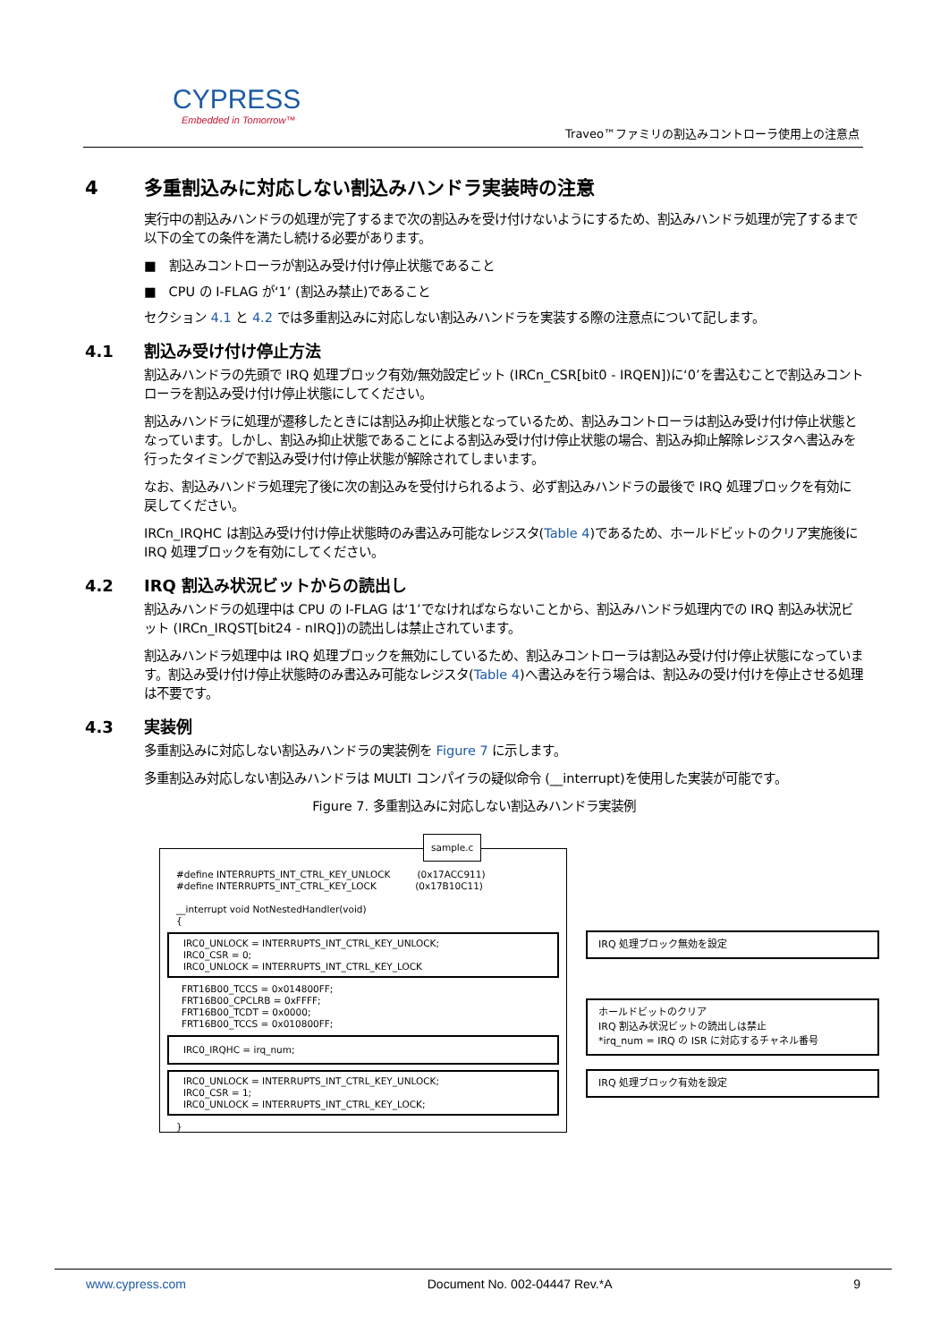CYPRESS
Embedded in Tomorrow™
Traveo™ファミリの割込みコントローラ使用上の注意点
4 多重割込みに対応しない割込みハンドラ実装時の注意
実行中の割込みハンドラの処理が完了するまで次の割込みを受け付けないようにするため、割込みハンドラ処理が完了するまで以下の全ての条件を満たし続ける必要があります。
■ 割込みコントローラが割込み受け付け停止状態であること
■ CPU の I-FLAG が‘1’ (割込み禁止)であること
セクション 4.1 と 4.2 では多重割込みに対応しない割込みハンドラを実装する際の注意点について記します。
4.1 割込み受け付け停止方法
割込みハンドラの先頭で IRQ 処理ブロック有効/無効設定ビット (IRCn_CSR[bit0 - IRQEN])に‘0’を書込むことで割込みコントローラを割込み受け付け停止状態にしてください。
割込みハンドラに処理が遷移したときには割込み抑止状態となっているため、割込みコントローラは割込み受け付け停止状態となっています。しかし、割込み抑止状態であることによる割込み受け付け停止状態の場合、割込み抑止解除レジスタへ書込みを行ったタイミングで割込み受け付け停止状態が解除されてしまいます。
なお、割込みハンドラ処理完了後に次の割込みを受付けられるよう、必ず割込みハンドラの最後で IRQ 処理ブロックを有効に戻してください。
IRCn_IRQHC は割込み受け付け停止状態時のみ書込み可能なレジスタ(Table 4)であるため、ホールドビットのクリア実施後に IRQ 処理ブロックを有効にしてください。
4.2 IRQ 割込み状況ビットからの読出し
割込みハンドラの処理中は CPU の I-FLAG は‘1’でなければならないことから、割込みハンドラ処理内での IRQ 割込み状況ビット (IRCn_IRQST[bit24 - nIRQ])の読出しは禁止されています。
割込みハンドラ処理中は IRQ 処理ブロックを無効にしているため、割込みコントローラは割込み受け付け停止状態になっています。割込み受け付け停止状態時のみ書込み可能なレジスタ(Table 4)へ書込みを行う場合は、割込みの受け付けを停止させる処理は不要です。
4.3 実装例
多重割込みに対応しない割込みハンドラの実装例を Figure 7 に示します。
多重割込み対応しない割込みハンドラは MULTI コンパイラの疑似命令 (__interrupt)を使用した実装が可能です。
Figure 7. 多重割込みに対応しない割込みハンドラ実装例
#define INTERRUPTS_INT_CTRL_KEY_UNLOCK (0x17ACC911)
#define INTERRUPTS_INT_CTRL_KEY_LOCK (0x17B10C11)
__interrupt void NotNestedHandler(void)
{
IRC0_UNLOCK = INTERRUPTS_INT_CTRL_KEY_UNLOCK;
IRC0_CSR = 0;
IRC0_UNLOCK = INTERRUPTS_INT_CTRL_KEY_LOCK
FRT16B00_TCCS = 0x014800FF;
FRT16B00_CPCLRB = 0xFFFF;
FRT16B00_TCDT = 0x0000;
FRT16B00_TCCS = 0x010800FF;
IRC0_IRQHC = irq_num;
IRC0_UNLOCK = INTERRUPTS_INT_CTRL_KEY_UNLOCK;
IRC0_CSR = 1;
IRC0_UNLOCK = INTERRUPTS_INT_CTRL_KEY_LOCK;
}
sample.c
IRQ 処理ブロック無効を設定
ホールドビットのクリア
IRQ 割込み状況ビットの読出しは禁止
*irq_num = IRQ の ISR に対応するチャネル番号
IRQ 処理ブロック有効を設定
www.cypress.com Document No. 002-04447 Rev.*A 9